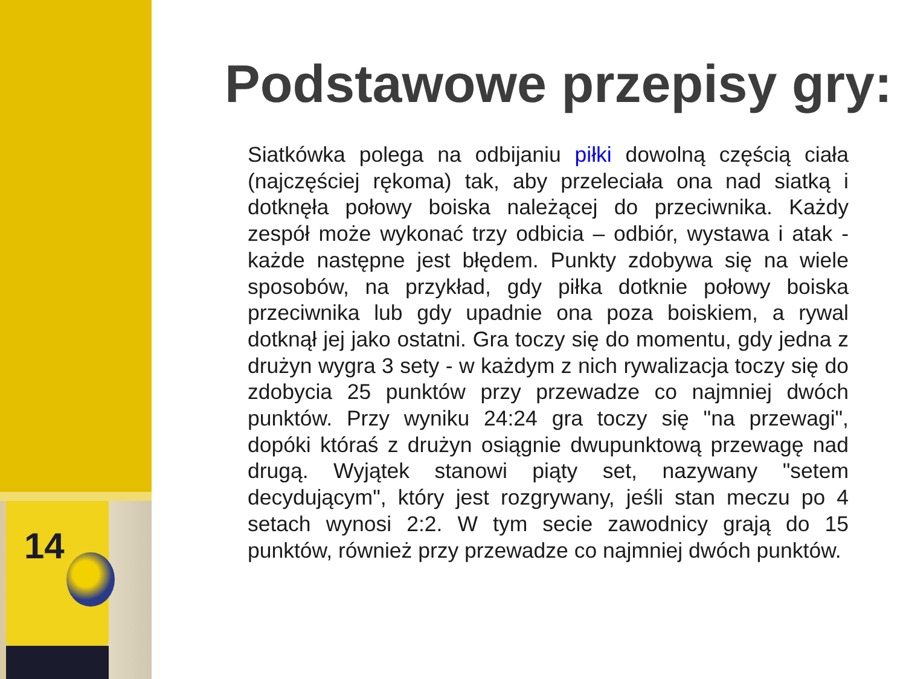14
Podstawowe przepisy gry:
Siatkówka polega na odbijaniu piłki dowolną częścią ciała (najczęściej rękoma) tak, aby przeleciała ona nad siatką i dotknęła połowy boiska należącej do przeciwnika. Każdy zespół może wykonać trzy odbicia – odbiór, wystawa i atak - każde następne jest błędem. Punkty zdobywa się na wiele sposobów, na przykład, gdy piłka dotknie połowy boiska przeciwnika lub gdy upadnie ona poza boiskiem, a rywal dotknął jej jako ostatni. Gra toczy się do momentu, gdy jedna z drużyn wygra 3 sety - w każdym z nich rywalizacja toczy się do zdobycia 25 punktów przy przewadze co najmniej dwóch punktów. Przy wyniku 24:24 gra toczy się "na przewagi", dopóki któraś z drużyn osiągnie dwupunktową przewagę nad drugą. Wyjątek stanowi piąty set, nazywany "setem decydującym", który jest rozgrywany, jeśli stan meczu po 4 setach wynosi 2:2. W tym secie zawodnicy grają do 15 punktów, również przy przewadze co najmniej dwóch punktów.